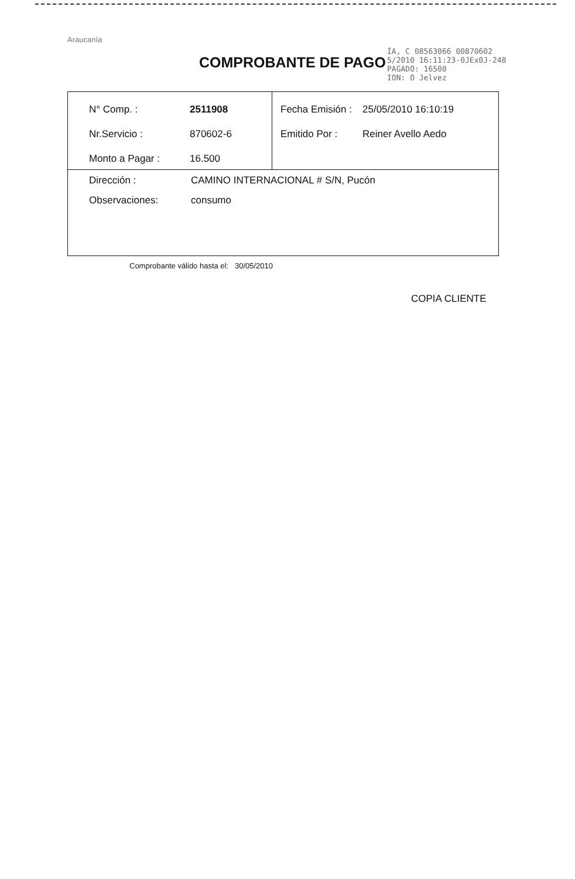Araucanía
COMPROBANTE DE PAGO
ÍA, C 08563066 00870602
5/2010 16:11:23-0JEx0J-248
PAGADO: 16500
ION: O Jelvez
| N° Comp. : 2511908 Nr.Servicio : 870602-6 Monto a Pagar : 16.500 | Fecha Emisión : 25/05/2010 16:10:19 Emitido Por : Reiner Avello Aedo |
| Dirección : CAMINO INTERNACIONAL # S/N, Pucón Observaciones: consumo | |
Comprobante válido hasta el: 30/05/2010
COPIA CLIENTE